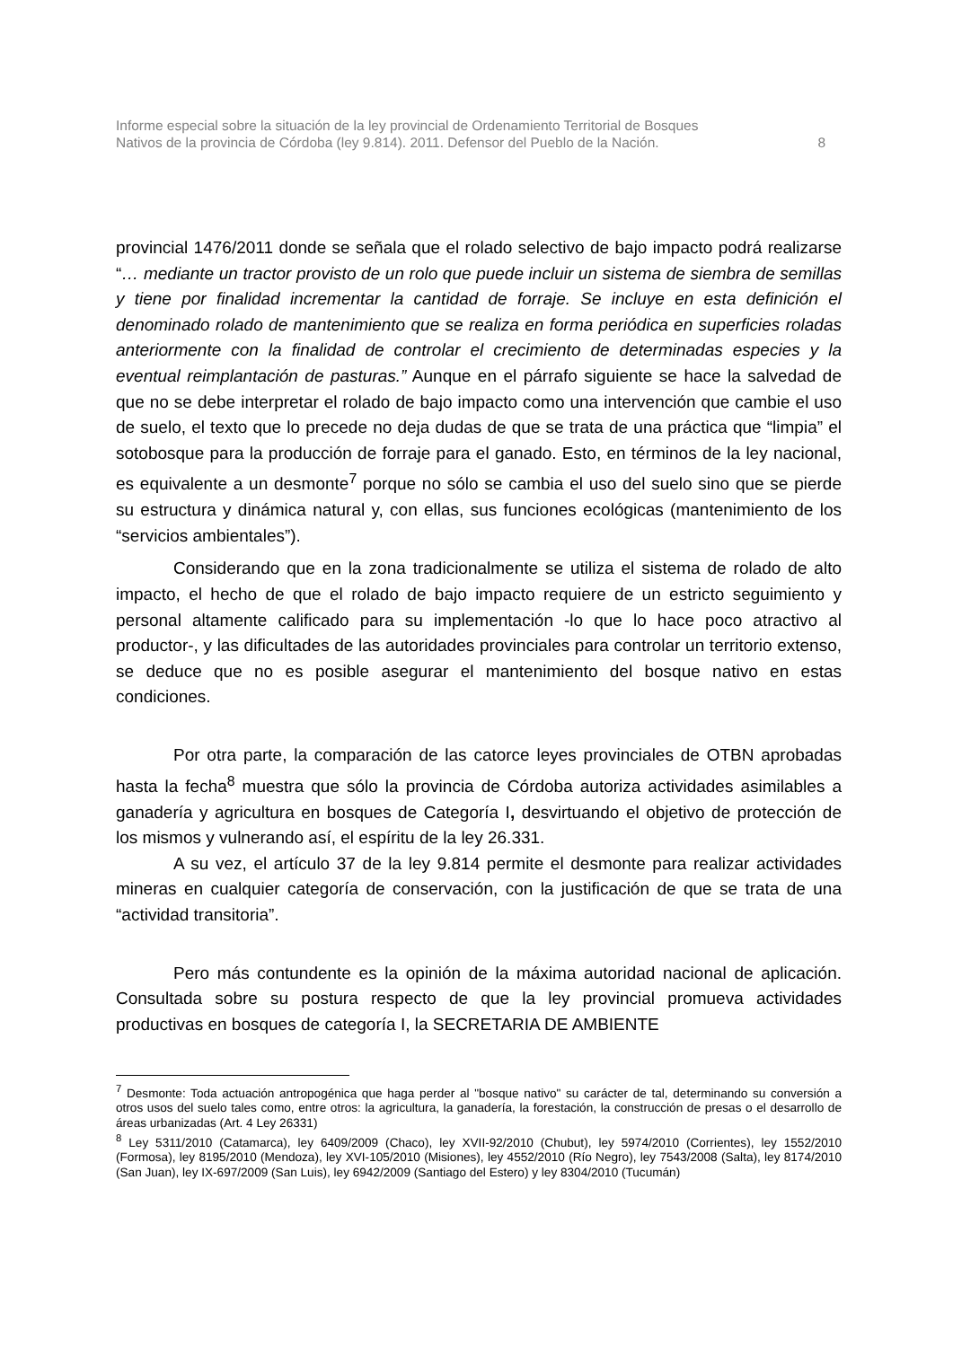Informe especial sobre la situación de la ley provincial de Ordenamiento Territorial de Bosques
Nativos de la provincia de Córdoba (ley 9.814). 2011. Defensor del Pueblo de la Nación. 8
provincial 1476/2011 donde se señala que el rolado selectivo de bajo impacto podrá realizarse “… mediante un tractor provisto de un rolo que puede incluir un sistema de siembra de semillas y tiene por finalidad incrementar la cantidad de forraje. Se incluye en esta definición el denominado rolado de mantenimiento que se realiza en forma periódica en superficies roladas anteriormente con la finalidad de controlar el crecimiento de determinadas especies y la eventual reimplantación de pasturas.” Aunque en el párrafo siguiente se hace la salvedad de que no se debe interpretar el rolado de bajo impacto como una intervención que cambie el uso de suelo, el texto que lo precede no deja dudas de que se trata de una práctica que “limpia” el sotobosque para la producción de forraje para el ganado. Esto, en términos de la ley nacional, es equivalente a un desmonte<sup>7</sup> porque no sólo se cambia el uso del suelo sino que se pierde su estructura y dinámica natural y, con ellas, sus funciones ecológicas (mantenimiento de los “servicios ambientales”).
Considerando que en la zona tradicionalmente se utiliza el sistema de rolado de alto impacto, el hecho de que el rolado de bajo impacto requiere de un estricto seguimiento y personal altamente calificado para su implementación -lo que lo hace poco atractivo al productor-, y las dificultades de las autoridades provinciales para controlar un territorio extenso, se deduce que no es posible asegurar el mantenimiento del bosque nativo en estas condiciones.
Por otra parte, la comparación de las catorce leyes provinciales de OTBN aprobadas hasta la fecha<sup>8</sup> muestra que sólo la provincia de Córdoba autoriza actividades asimilables a ganadería y agricultura en bosques de Categoría I, desvirtuando el objetivo de protección de los mismos y vulnerando así, el espíritu de la ley 26.331.
A su vez, el artículo 37 de la ley 9.814 permite el desmonte para realizar actividades mineras en cualquier categoría de conservación, con la justificación de que se trata de una “actividad transitoria”.
Pero más contundente es la opinión de la máxima autoridad nacional de aplicación. Consultada sobre su postura respecto de que la ley provincial promueva actividades productivas en bosques de categoría I, la SECRETARIA DE AMBIENTE
<sup>7</sup> Desmonte: Toda actuación antropogénica que haga perder al "bosque nativo" su carácter de tal, determinando su conversión a otros usos del suelo tales como, entre otros: la agricultura, la ganadería, la forestación, la construcción de presas o el desarrollo de áreas urbanizadas (Art. 4 Ley 26331)
<sup>8</sup> Ley 5311/2010 (Catamarca), ley 6409/2009 (Chaco), ley XVII-92/2010 (Chubut), ley 5974/2010 (Corrientes), ley 1552/2010 (Formosa), ley 8195/2010 (Mendoza), ley XVI-105/2010 (Misiones), ley 4552/2010 (Río Negro), ley 7543/2008 (Salta), ley 8174/2010 (San Juan), ley IX-697/2009 (San Luis), ley 6942/2009 (Santiago del Estero) y ley 8304/2010 (Tucumán)